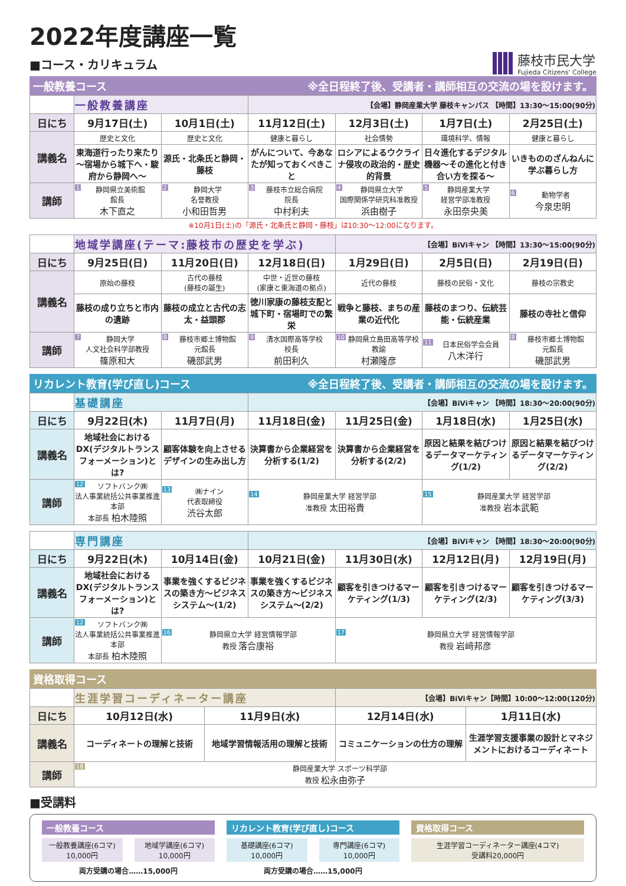2022年度講座一覧
■コース・カリキュラム
藤枝市民大学
Fujieda Citizens' College
一般教養コース ※全日程終了後、受講者・講師相互の交流の場を設けます。
| | 一般教養講座 | | 【会場】静岡産業大学 藤枝キャンパス 【時間】13:30～15:00(90分) | | | |
| 日にち | 9月17日(土) | 10月1日(土) | 11月12日(土) | 12月3日(土) | 1月7日(土) | 2月25日(土) |
| 講義名 | 歴史と文化 | 歴史と文化 | 健康と暮らし | 社会情勢 | 環境科学、情報 | 健康と暮らし |
| | 東海道行ったり来たり～宿場から城下へ・駿府から静岡へ～ | 源氏・北条氏と静岡・藤枝 | がんについて、今あなたが知っておくべきこと | ロシアによるウクライナ侵攻の政治的・歴史的背景 | 日々進化するデジタル機器～その進化と付き合い方を探る～ | いきもののざんねんに学ぶ暮らし方 |
| 講師 | 1 静岡県立美術館 館長 木下直之 | 2 静岡大学 名誉教授 小和田哲男 | 3 藤枝市立総合病院 院長 中村利夫 | 4 静岡県立大学 国際関係学研究科准教授 浜由樹子 | 5 静岡産業大学 経営学部准教授 永田奈央美 | 6 動物学者 今泉忠明 |
※10月1日(土)の「源氏・北条氏と静岡・藤枝」は10:30～12:00になります。
| | 地域学講座(テーマ:藤枝市の歴史を学ぶ) | | | 【会場】BiViキャン 【時間】13:30～15:00(90分) | | |
| 日にち | 9月25日(日) | 11月20日(日) | 12月18日(日) | 1月29日(日) | 2月5日(日) | 2月19日(日) |
| 講義名 | 原始の藤枝 | 古代の藤枝 (藤枝の誕生) | 中世・近世の藤枝 (家康と東海道の拠点) | 近代の藤枝 | 藤枝の民俗・文化 | 藤枝の宗教史 |
| | 藤枝の成り立ちと市内の遺跡 | 藤枝の成立と古代の志太・益頭郡 | 徳川家康の藤枝支配と城下町・宿場町での繁栄 | 戦争と藤枝、まちの産業の近代化 | 藤枝のまつり、伝統芸能・伝統産業 | 藤枝の寺社と信仰 |
| 講師 | 7 静岡大学 人文社会科学部教授 篠原和大 | 8 藤枝市郷土博物館 元館長 磯部武男 | 9 清水国際高等学校 校長 前田利久 | 10 静岡県立島田高等学校 教諭 村瀬隆彦 | 11 日本民俗学会会員 八木洋行 | 8 藤枝市郷土博物館 元館長 磯部武男 |
リカレント教育(学び直し)コース ※全日程終了後、受講者・講師相互の交流の場を設けます。
| | 基礎講座 | | 【会場】BiViキャン 【時間】18:30～20:00(90分) | | | |
| 日にち | 9月22日(木) | 11月7日(月) | 11月18日(金) | 11月25日(金) | 1月18日(水) | 1月25日(水) |
| 講義名 | 地域社会におけるDX(デジタルトランスフォーメーション)とは? | 顧客体験を向上させるデザインの生み出し方 | 決算書から企業経営を分析する(1/2) | 決算書から企業経営を分析する(2/2) | 原因と結果を結びつけるデータマーケティング(1/2) | 原因と結果を結びつけるデータマーケティング(2/2) |
| 講師 | 12 ソフトバンク㈱ 法人事業統括公共事業推進本部 本部長 柏木陸照 | 13 ㈱ナイン 代表取締役 渋谷太郎 | 14 静岡産業大学 経営学部 准教授 太田裕貴 | | 15 静岡産業大学 経営学部 准教授 岩本武範 | |
| | 専門講座 | | 【会場】BiViキャン 【時間】18:30～20:00(90分) | | | |
| 日にち | 9月22日(木) | 10月14日(金) | 10月21日(金) | 11月30日(水) | 12月12日(月) | 12月19日(月) |
| 講義名 | 地域社会におけるDX(デジタルトランスフォーメーション)とは? | 事業を強くするビジネスの築き方～ビジネスシステム～(1/2) | 事業を強くするビジネスの築き方～ビジネスシステム～(2/2) | 顧客を引きつけるマーケティング(1/3) | 顧客を引きつけるマーケティング(2/3) | 顧客を引きつけるマーケティング(3/3) |
| 講師 | 12 ソフトバンク㈱ 法人事業統括公共事業推進本部 本部長 柏木陸照 | 16 静岡県立大学 経営情報学部 教授 落合康裕 | | 17 静岡県立大学 経営情報学部 教授 岩﨑邦彦 | | |
資格取得コース
| | 生涯学習コーディネーター講座 | | 【会場】BiViキャン【時間】10:00～12:00(120分) | |
| 日にち | 10月12日(水) | 11月9日(水) | 12月14日(水) | 1月11日(水) |
| 講義名 | コーディネートの理解と技術 | 地域学習情報活用の理解と技術 | コミュニケーションの仕方の理解 | 生涯学習支援事業の設計とマネジメントにおけるコーディネート |
| 講師 | 18 静岡産業大学 スポーツ科学部 教授 松永由弥子 | | | |
■受講料
一般教養コース
一般教養講座(6コマ)
10,000円 地域学講座(6コマ)
10,000円
両方受講の場合……15,000円
リカレント教育(学び直し)コース
基礎講座(6コマ)
10,000円 専門講座(6コマ)
10,000円
両方受講の場合……15,000円
資格取得コース
生涯学習コーディネーター講座(4コマ)
受講料20,000円